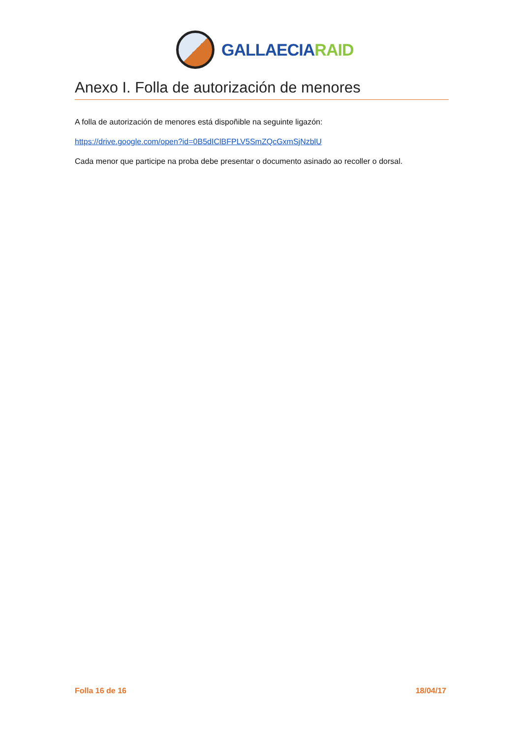GALLAECIARAID
Anexo I. Folla de autorización de menores
A folla de autorización de menores está dispoñible na seguinte ligazón:
https://drive.google.com/open?id=0B5dIClBFPLV5SmZQcGxmSjNzblU
Cada menor que participe na proba debe presentar o documento asinado ao recoller o dorsal.
Folla 16 de 16 18/04/17